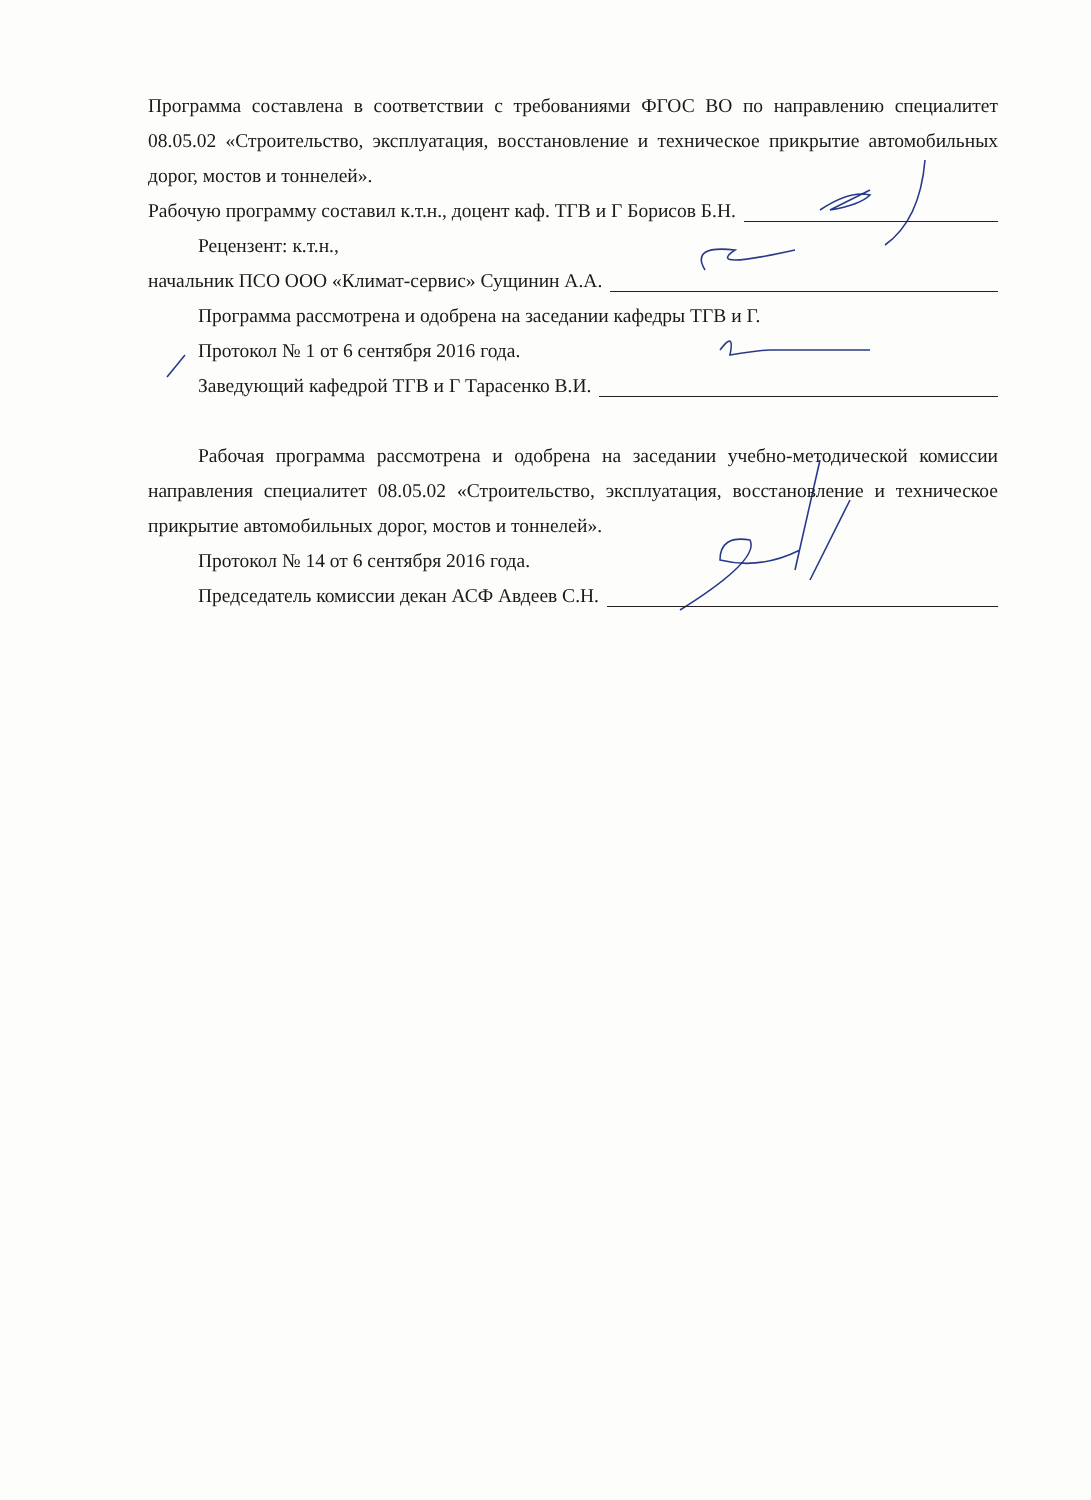Программа составлена в соответствии с требованиями ФГОС ВО по направлению специалитет 08.05.02 «Строительство, эксплуатация, восстановление и техническое прикрытие автомобильных дорог, мостов и тоннелей».
Рабочую программу составил к.т.н., доцент каф. ТГВ и Г Борисов Б.Н.
Рецензент: к.т.н.,
начальник ПСО ООО «Климат-сервис» Сущинин А.А.
Программа рассмотрена и одобрена на заседании кафедры ТГВ и Г.
Протокол № 1 от 6 сентября 2016 года.
Заведующий кафедрой ТГВ и Г Тарасенко В.И.
Рабочая программа рассмотрена и одобрена на заседании учебно-методической комиссии направления специалитет 08.05.02 «Строительство, эксплуатация, восстановление и техническое прикрытие автомобильных дорог, мостов и тоннелей».
Протокол № 14 от 6 сентября 2016 года.
Председатель комиссии декан АСФ Авдеев С.Н.